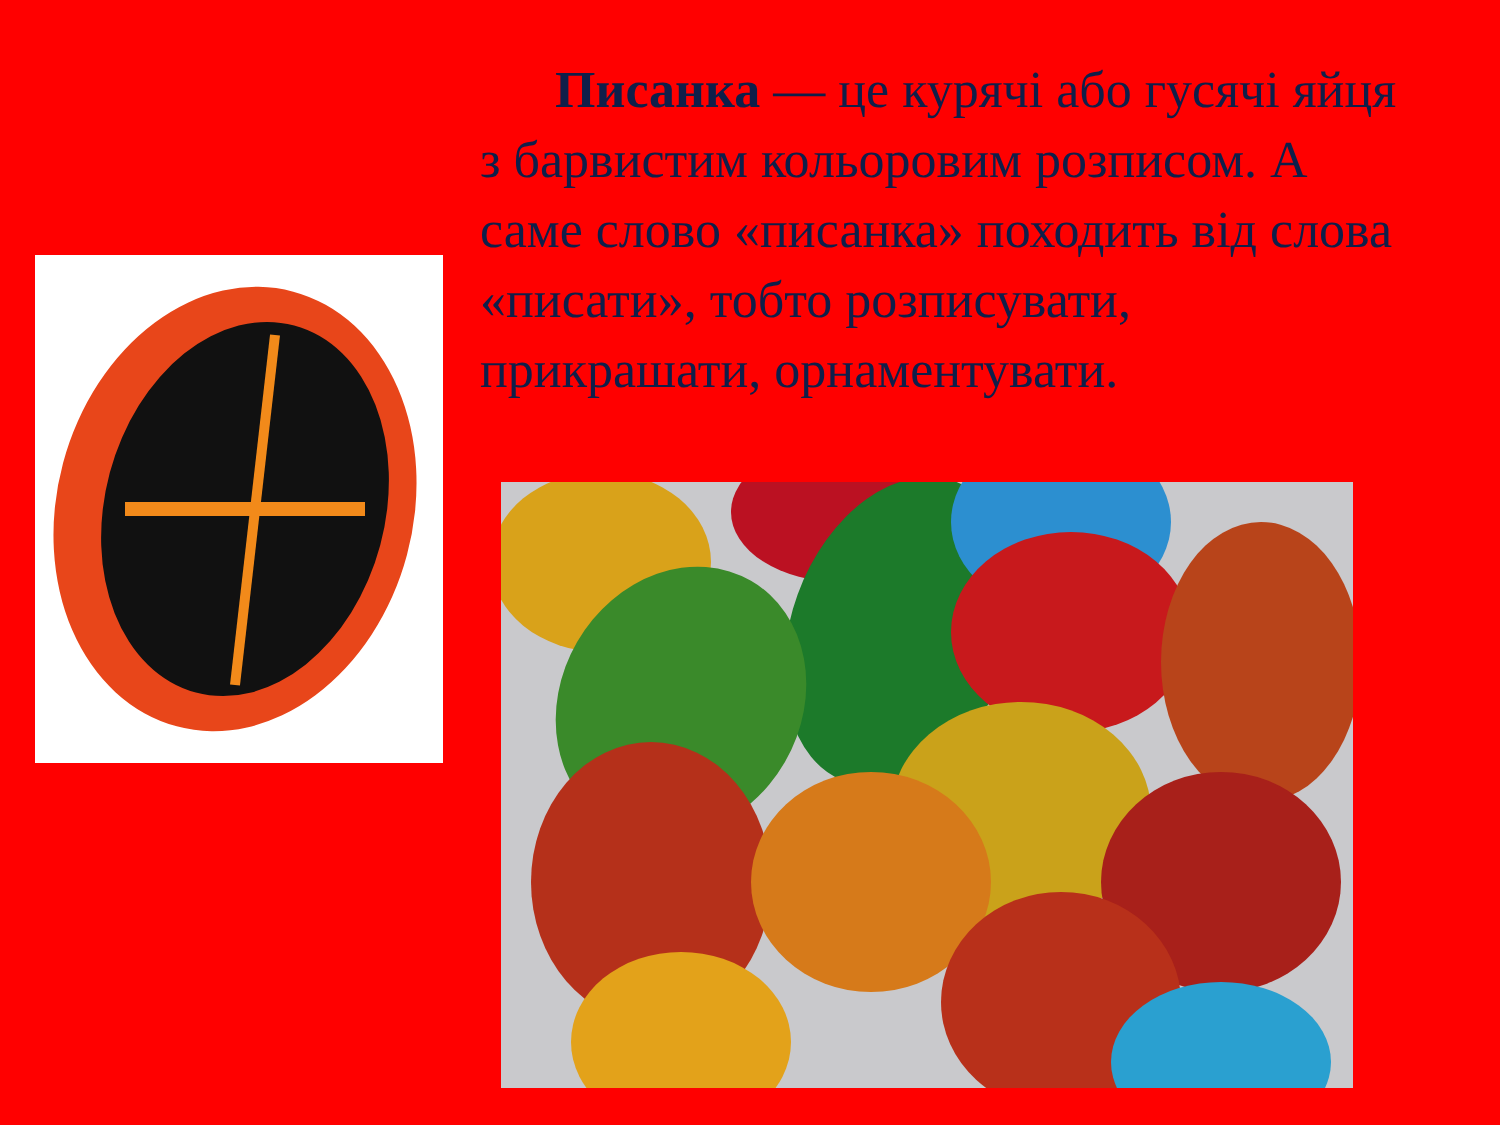Писанка — це курячі або гусячі яйця з барвистим кольоровим розписом. А саме слово «писанка» походить від слова «писати», тобто розписувати, прикрашати, орнаментувати.